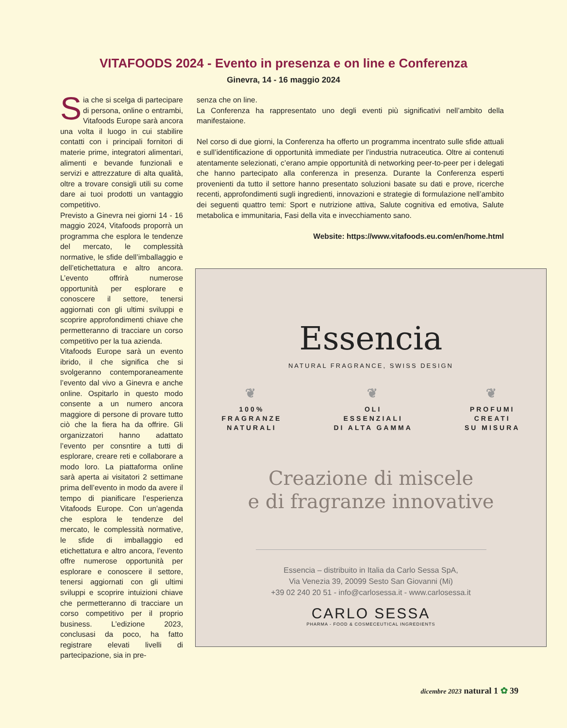VITAFOODS 2024 - Evento in presenza e on line e Conferenza
Ginevra, 14 - 16 maggio 2024
Sia che si scelga di partecipare di persona, online o entrambi, Vitafoods Europe sarà ancora una volta il luogo in cui stabilire contatti con i principali fornitori di materie prime, integratori alimentari, alimenti e bevande funzionali e servizi e attrezzature di alta qualità, oltre a trovare consigli utili su come dare ai tuoi prodotti un vantaggio competitivo.
Previsto a Ginevra nei giorni 14 - 16 maggio 2024, Vitafoods proporrà un programma che esplora le tendenze del mercato, le complessità normative, le sfide dell’imballaggio e dell’etichettatura e altro ancora. L’evento offrirà numerose opportunità per esplorare e conoscere il settore, tenersi aggiornati con gli ultimi sviluppi e scoprire approfondimenti chiave che permetteranno di tracciare un corso competitivo per la tua azienda.
Vitafoods Europe sarà un evento ibrido, il che significa che si svolgeranno contemporaneamente l’evento dal vivo a Ginevra e anche online. Ospitarlo in questo modo consente a un numero ancora maggiore di persone di provare tutto ciò che la fiera ha da offrire. Gli organizzatori hanno adattato l’evento per consntire a tutti di esplorare, creare reti e collaborare a modo loro. La piattaforma online sarà aperta ai visitatori 2 settimane prima dell’evento in modo da avere il tempo di pianificare l’esperienza Vitafoods Europe. Con un’agenda che esplora le tendenze del mercato, le complessità normative, le sfide di imballaggio ed etichettatura e altro ancora, l’evento offre numerose opportunità per esplorare e conoscere il settore, tenersi aggiornati con gli ultimi sviluppi e scoprire intuizioni chiave che permetteranno di tracciare un corso competitivo per il proprio business. L’edizione 2023, conclusasi da poco, ha fatto registrare elevati livelli di partecipazione, sia in pre-
senza che on line.
La Conferenza ha rappresentato uno degli eventi più significativi nell’ambito della manifestaione.
Nel corso di due giorni, la Conferenza ha offerto un programma incentrato sulle sfide attuali e sull’identificazione di opportunità immediate per l’industria nutraceutica. Oltre ai contenuti atentamente selezionati, c’erano ampie opportunità di networking peer-to-peer per i delegati che hanno partecipato alla conferenza in presenza. Durante la Conferenza esperti provenienti da tutto il settore hanno presentato soluzioni basate su dati e prove, ricerche recenti, approfondimenti sugli ingredienti, innovazioni e strategie di formulazione nell’ambito dei seguenti quattro temi: Sport e nutrizione attiva, Salute cognitiva ed emotiva, Salute metabolica e immunitaria, Fasi della vita e invecchiamento sano.
Website: https://www.vitafoods.eu.com/en/home.html
Essencia
NATURAL FRAGRANCE, SWISS DESIGN
❦
100%
FRAGRANZE
NATURALI
❦
OLI
ESSENZIALI
DI ALTA GAMMA
❦
PROFUMI
CREATI
SU MISURA
Creazione di miscele
e di fragranze innovative
Essencia – distribuito in Italia da Carlo Sessa SpA,
Via Venezia 39, 20099 Sesto San Giovanni (Mi)
+39 02 240 20 51 - info@carlosessa.it - www.carlosessa.it
CARLO SESSA
PHARMA - FOOD & COSMECEUTICAL INGREDIENTS
dicembre 2023 natural 1 ✿ 39